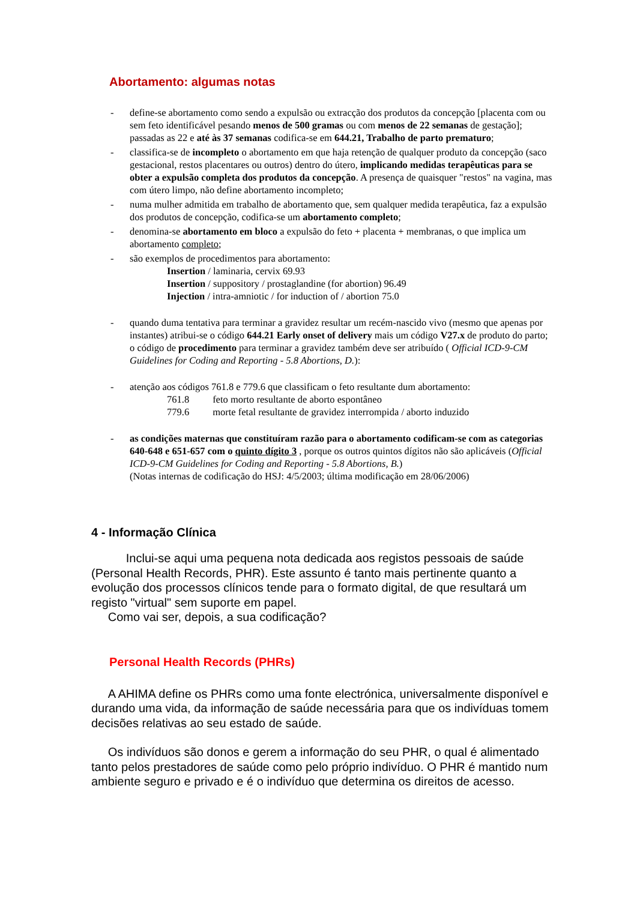Abortamento: algumas notas
- define-se abortamento como sendo a expulsão ou extracção dos produtos da concepção [placenta com ou sem feto identificável pesando menos de 500 gramas ou com menos de 22 semanas de gestação]; passadas as 22 e até às 37 semanas codifica-se em 644.21, Trabalho de parto prematuro;
- classifica-se de incompleto o abortamento em que haja retenção de qualquer produto da concepção (saco gestacional, restos placentares ou outros) dentro do útero, implicando medidas terapêuticas para se obter a expulsão completa dos produtos da concepção. A presença de quaisquer "restos" na vagina, mas com útero limpo, não define abortamento incompleto;
- numa mulher admitida em trabalho de abortamento que, sem qualquer medida terapêutica, faz a expulsão dos produtos de concepção, codifica-se um abortamento completo;
- denomina-se abortamento em bloco a expulsão do feto + placenta + membranas, o que implica um abortamento completo;
- são exemplos de procedimentos para abortamento:
Insertion / laminaria, cervix 69.93
Insertion / suppository / prostaglandine (for abortion) 96.49
Injection / intra-amniotic / for induction of / abortion 75.0
- quando duma tentativa para terminar a gravidez resultar um recém-nascido vivo (mesmo que apenas por instantes) atribui-se o código 644.21 Early onset of delivery mais um código V27.x de produto do parto; o código de procedimento para terminar a gravidez também deve ser atribuído ( Official ICD-9-CM Guidelines for Coding and Reporting - 5.8 Abortions, D.):
- atenção aos códigos 761.8 e 779.6 que classificam o feto resultante dum abortamento:
761.8 feto morto resultante de aborto espontâneo
779.6 morte fetal resultante de gravidez interrompida / aborto induzido
- as condições maternas que constituíram razão para o abortamento codificam-se com as categorias 640-648 e 651-657 com o quinto dígito 3 , porque os outros quintos dígitos não são aplicáveis (Official ICD-9-CM Guidelines for Coding and Reporting - 5.8 Abortions, B.)
(Notas internas de codificação do HSJ: 4/5/2003; última modificação em 28/06/2006)
4 - Informação Clínica
Inclui-se aqui uma pequena nota dedicada aos registos pessoais de saúde (Personal Health Records, PHR). Este assunto é tanto mais pertinente quanto a evolução dos processos clínicos tende para o formato digital, de que resultará um registo "virtual" sem suporte em papel.
Como vai ser, depois, a sua codificação?
Personal Health Records (PHRs)
A AHIMA define os PHRs como uma fonte electrónica, universalmente disponível e durando uma vida, da informação de saúde necessária para que os indivíduas tomem decisões relativas ao seu estado de saúde.
Os indivíduos são donos e gerem a informação do seu PHR, o qual é alimentado tanto pelos prestadores de saúde como pelo próprio indivíduo. O PHR é mantido num ambiente seguro e privado e é o indivíduo que determina os direitos de acesso.